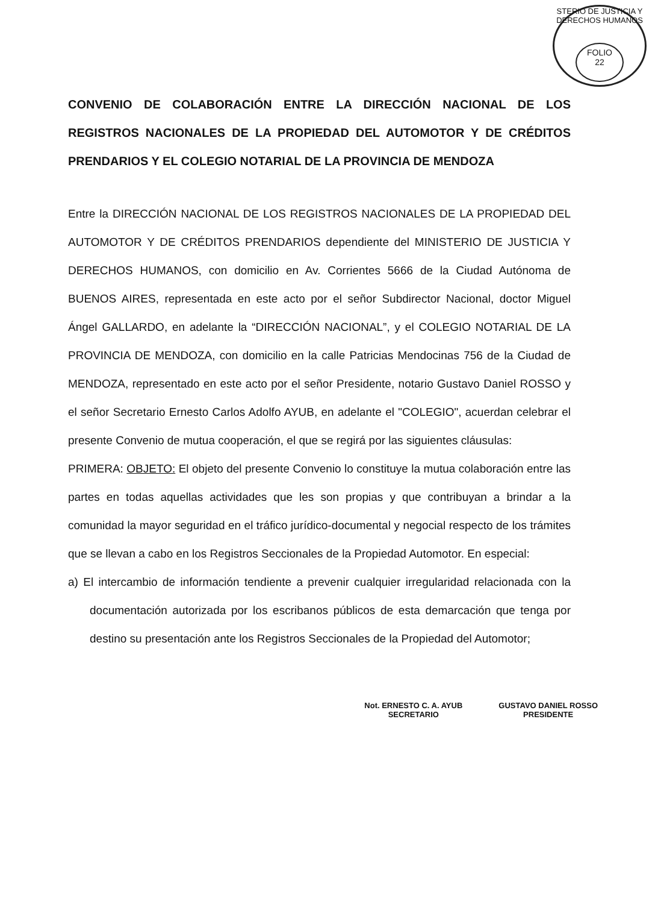STERIO DE JUSTICIA Y DERECHOS HUMANOS
FOLIO
22
CONVENIO DE COLABORACIÓN ENTRE LA DIRECCIÓN NACIONAL DE LOS REGISTROS NACIONALES DE LA PROPIEDAD DEL AUTOMOTOR Y DE CRÉDITOS PRENDARIOS Y EL COLEGIO NOTARIAL DE LA PROVINCIA DE MENDOZA
Entre la DIRECCIÓN NACIONAL DE LOS REGISTROS NACIONALES DE LA PROPIEDAD DEL AUTOMOTOR Y DE CRÉDITOS PRENDARIOS dependiente del MINISTERIO DE JUSTICIA Y DERECHOS HUMANOS, con domicilio en Av. Corrientes 5666 de la Ciudad Autónoma de BUENOS AIRES, representada en este acto por el señor Subdirector Nacional, doctor Miguel Ángel GALLARDO, en adelante la “DIRECCIÓN NACIONAL”, y el COLEGIO NOTARIAL DE LA PROVINCIA DE MENDOZA, con domicilio en la calle Patricias Mendocinas 756 de la Ciudad de MENDOZA, representado en este acto por el señor Presidente, notario Gustavo Daniel ROSSO y el señor Secretario Ernesto Carlos Adolfo AYUB, en adelante el "COLEGIO", acuerdan celebrar el presente Convenio de mutua cooperación, el que se regirá por las siguientes cláusulas:
PRIMERA: OBJETO: El objeto del presente Convenio lo constituye la mutua colaboración entre las partes en todas aquellas actividades que les son propias y que contribuyan a brindar a la comunidad la mayor seguridad en el tráfico jurídico-documental y negocial respecto de los trámites que se llevan a cabo en los Registros Seccionales de la Propiedad Automotor. En especial:
a) El intercambio de información tendiente a prevenir cualquier irregularidad relacionada con la documentación autorizada por los escribanos públicos de esta demarcación que tenga por destino su presentación ante los Registros Seccionales de la Propiedad del Automotor;
Not. ERNESTO C. A. AYUB
SECRETARIO
GUSTAVO DANIEL ROSSO
PRESIDENTE